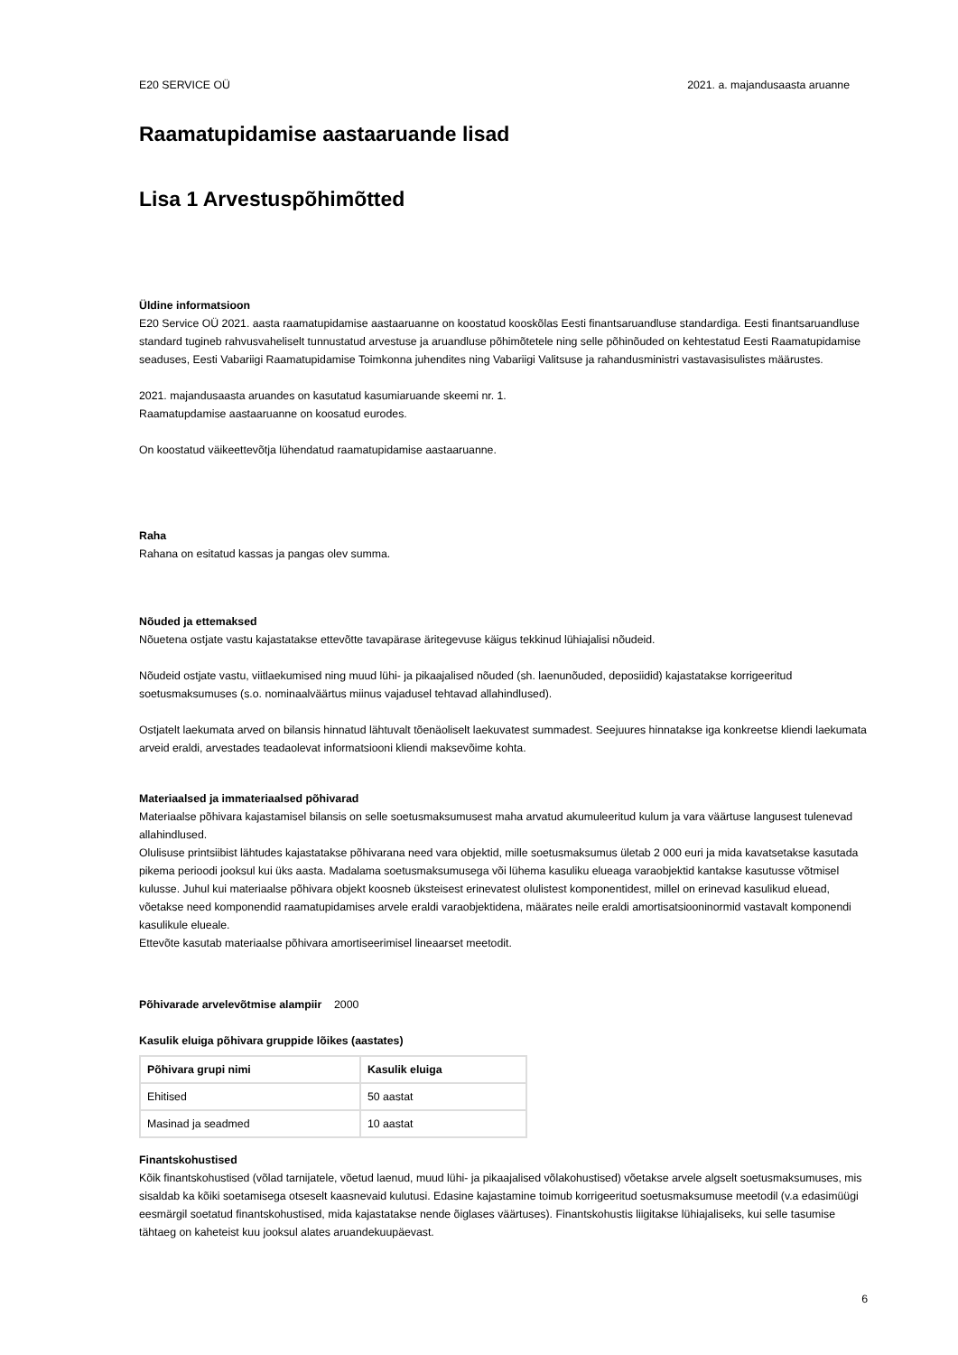E20 SERVICE OÜ 2021. a. majandusaasta aruanne
Raamatupidamise aastaaruande lisad
Lisa 1 Arvestuspõhimõtted
Üldine informatsioon
E20 Service OÜ 2021. aasta raamatupidamise aastaaruanne on koostatud kooskõlas Eesti finantsaruandluse standardiga. Eesti finantsaruandluse standard tugineb rahvusvaheliselt tunnustatud arvestuse ja aruandluse põhimõtetele ning selle põhinõuded on kehtestatud Eesti Raamatupidamise seaduses, Eesti Vabariigi Raamatupidamise Toimkonna juhendites ning Vabariigi Valitsuse ja rahandusministri vastavasisulistes määrustes.
2021. majandusaasta aruandes on kasutatud kasumiaruande skeemi nr. 1.
Raamatupdamise aastaaruanne on koosatud eurodes.
On koostatud väikeettevõtja lühendatud raamatupidamise aastaaruanne.
Raha
Rahana on esitatud kassas ja pangas olev summa.
Nõuded ja ettemaksed
Nõuetena ostjate vastu kajastatakse ettevõtte tavapärase äritegevuse käigus tekkinud lühiajalisi nõudeid.
Nõudeid ostjate vastu, viitlaekumised ning muud lühi- ja pikaajalised nõuded (sh. laenunõuded, deposiidid) kajastatakse korrigeeritud soetusmaksumuses (s.o. nominaalväärtus miinus vajadusel tehtavad allahindlused).
Ostjatelt laekumata arved on bilansis hinnatud lähtuvalt tõenäoliselt laekuvatest summadest. Seejuures hinnatakse iga konkreetse kliendi laekumata arveid eraldi, arvestades teadaolevat informatsiooni kliendi maksevõime kohta.
Materiaalsed ja immateriaalsed põhivarad
Materiaalse põhivara kajastamisel bilansis on selle soetusmaksumusest maha arvatud akumuleeritud kulum ja vara väärtuse langusest tulenevad allahindlused.
Olulisuse printsiibist lähtudes kajastatakse põhivarana need vara objektid, mille soetusmaksumus ületab 2 000 euri ja mida kavatsetakse kasutada pikema perioodi jooksul kui üks aasta. Madalama soetusmaksumusega või lühema kasuliku elueaga varaobjektid kantakse kasutusse võtmisel kulusse. Juhul kui materiaalse põhivara objekt koosneb üksteisest erinevatest olulistest komponentidest, millel on erinevad kasulikud eluead, võetakse need komponendid raamatupidamises arvele eraldi varaobjektidena, määrates neile eraldi amortisatsiooninormid vastavalt komponendi kasulikule elueale.
Ettevõte kasutab materiaalse põhivara amortiseerimisel lineaarset meetodit.
Põhivarade arvelevõtmise alampiir 2000
Kasulik eluiga põhivara gruppide lõikes (aastates)
| Põhivara grupi nimi | Kasulik eluiga |
| --- | --- |
| Ehitised | 50 aastat |
| Masinad ja seadmed | 10 aastat |
Finantskohustised
Kõik finantskohustised (võlad tarnijatele, võetud laenud, muud lühi- ja pikaajalised võlakohustised) võetakse arvele algselt soetusmaksumuses, mis sisaldab ka kõiki soetamisega otseselt kaasnevaid kulutusi. Edasine kajastamine toimub korrigeeritud soetusmaksumuse meetodil (v.a edasimüügi eesmärgil soetatud finantskohustised, mida kajastatakse nende õiglases väärtuses). Finantskohustis liigitakse lühiajaliseks, kui selle tasumise tähtaeg on kaheteist kuu jooksul alates aruandekuupäevast.
6